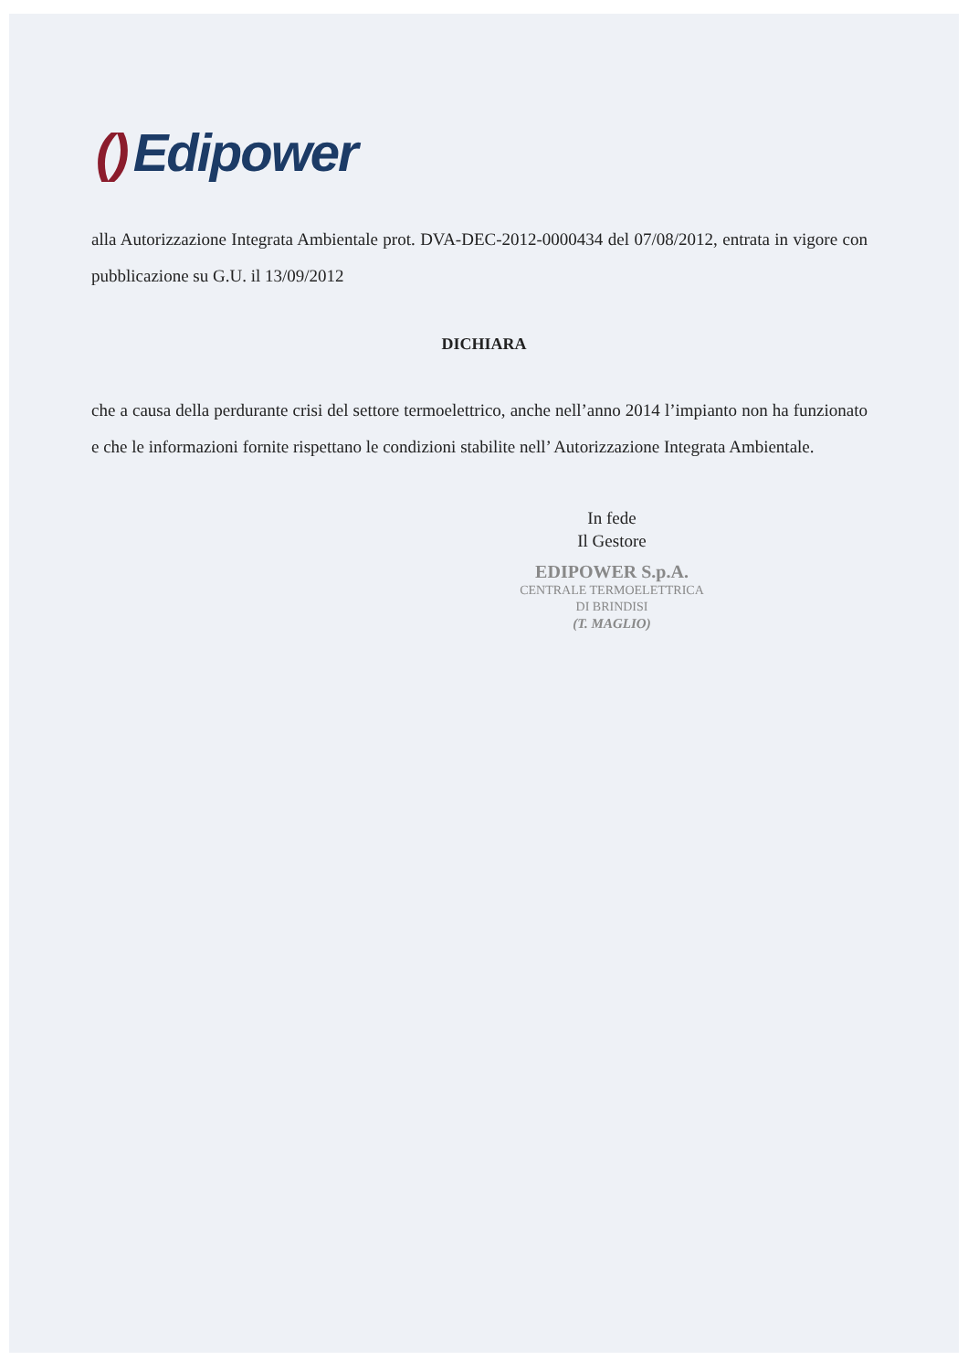() Edipower
alla Autorizzazione Integrata Ambientale prot. DVA-DEC-2012-0000434 del 07/08/2012, entrata in vigore con pubblicazione su G.U. il 13/09/2012
DICHIARA
che a causa della perdurante crisi del settore termoelettrico, anche nell’anno 2014 l’impianto non ha funzionato e che le informazioni fornite rispettano le condizioni stabilite nell’ Autorizzazione Integrata Ambientale.
In fede
Il Gestore
EDIPOWER S.p.A.
CENTRALE TERMOELETTRICA
DI BRINDISI
(T. MAGLIO)